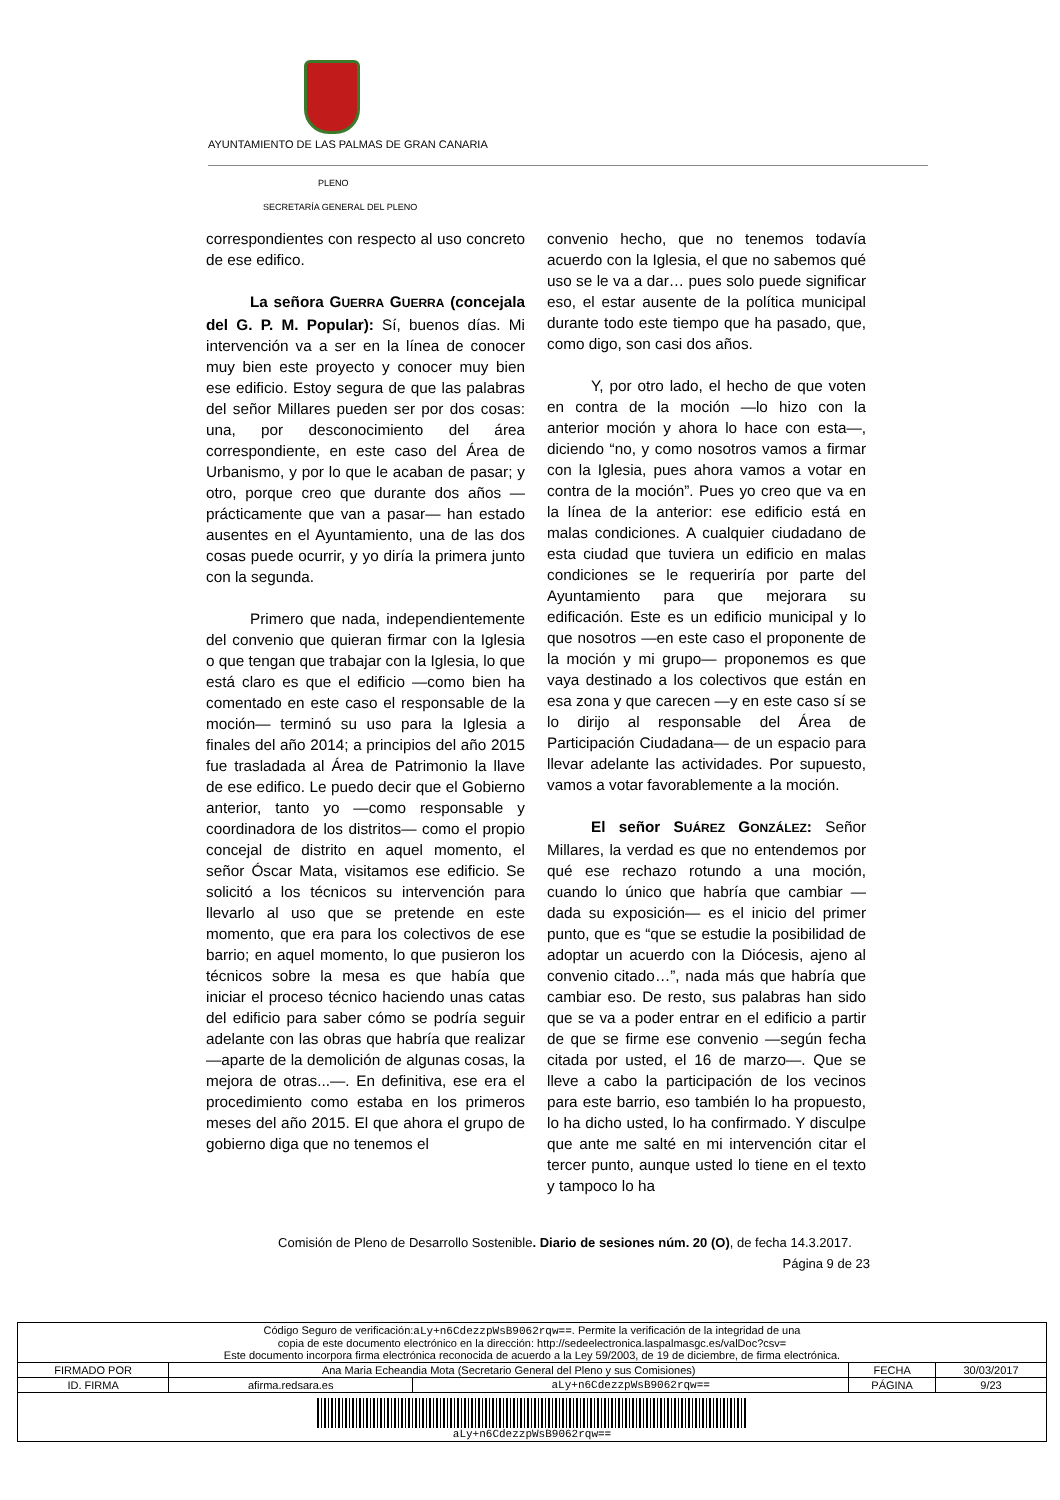AYUNTAMIENTO DE LAS PALMAS DE GRAN CANARIA
PLENO
SECRETARÍA GENERAL DEL PLENO
correspondientes con respecto al uso concreto de ese edifico.
La señora GUERRA GUERRA (concejala del G. P. M. Popular): Sí, buenos días. Mi intervención va a ser en la línea de conocer muy bien este proyecto y conocer muy bien ese edificio. Estoy segura de que las palabras del señor Millares pueden ser por dos cosas: una, por desconocimiento del área correspondiente, en este caso del Área de Urbanismo, y por lo que le acaban de pasar; y otro, porque creo que durante dos años —prácticamente que van a pasar— han estado ausentes en el Ayuntamiento, una de las dos cosas puede ocurrir, y yo diría la primera junto con la segunda.
Primero que nada, independientemente del convenio que quieran firmar con la Iglesia o que tengan que trabajar con la Iglesia, lo que está claro es que el edificio —como bien ha comentado en este caso el responsable de la moción— terminó su uso para la Iglesia a finales del año 2014; a principios del año 2015 fue trasladada al Área de Patrimonio la llave de ese edifico. Le puedo decir que el Gobierno anterior, tanto yo —como responsable y coordinadora de los distritos— como el propio concejal de distrito en aquel momento, el señor Óscar Mata, visitamos ese edificio. Se solicitó a los técnicos su intervención para llevarlo al uso que se pretende en este momento, que era para los colectivos de ese barrio; en aquel momento, lo que pusieron los técnicos sobre la mesa es que había que iniciar el proceso técnico haciendo unas catas del edificio para saber cómo se podría seguir adelante con las obras que habría que realizar —aparte de la demolición de algunas cosas, la mejora de otras...—. En definitiva, ese era el procedimiento como estaba en los primeros meses del año 2015. El que ahora el grupo de gobierno diga que no tenemos el
convenio hecho, que no tenemos todavía acuerdo con la Iglesia, el que no sabemos qué uso se le va a dar… pues solo puede significar eso, el estar ausente de la política municipal durante todo este tiempo que ha pasado, que, como digo, son casi dos años.
Y, por otro lado, el hecho de que voten en contra de la moción —lo hizo con la anterior moción y ahora lo hace con esta—, diciendo “no, y como nosotros vamos a firmar con la Iglesia, pues ahora vamos a votar en contra de la moción”. Pues yo creo que va en la línea de la anterior: ese edificio está en malas condiciones. A cualquier ciudadano de esta ciudad que tuviera un edificio en malas condiciones se le requeriría por parte del Ayuntamiento para que mejorara su edificación. Este es un edificio municipal y lo que nosotros —en este caso el proponente de la moción y mi grupo— proponemos es que vaya destinado a los colectivos que están en esa zona y que carecen —y en este caso sí se lo dirijo al responsable del Área de Participación Ciudadana— de un espacio para llevar adelante las actividades. Por supuesto, vamos a votar favorablemente a la moción.
El señor SUÁREZ GONZÁLEZ: Señor Millares, la verdad es que no entendemos por qué ese rechazo rotundo a una moción, cuando lo único que habría que cambiar —dada su exposición— es el inicio del primer punto, que es “que se estudie la posibilidad de adoptar un acuerdo con la Diócesis, ajeno al convenio citado…”, nada más que habría que cambiar eso. De resto, sus palabras han sido que se va a poder entrar en el edificio a partir de que se firme ese convenio —según fecha citada por usted, el 16 de marzo—. Que se lleve a cabo la participación de los vecinos para este barrio, eso también lo ha propuesto, lo ha dicho usted, lo ha confirmado. Y disculpe que ante me salté en mi intervención citar el tercer punto, aunque usted lo tiene en el texto y tampoco lo ha
Comisión de Pleno de Desarrollo Sostenible. Diario de sesiones núm. 20 (O), de fecha 14.3.2017.
Página 9 de 23
| Código Seguro de verificación: aLy+n6CdezzpWsB9062rqw== . Permite la verificación de la integridad de una copia de este documento electrónico en la dirección: http://sedeelectronica.laspalmasgc.es/valDoc?csv= Este documento incorpora firma electrónica reconocida de acuerdo a la Ley 59/2003, de 19 de diciembre, de firma electrónica. | | | | |
| FIRMADO POR | Ana Maria Echeandia Mota (Secretario General del Pleno y sus Comisiones) | | FECHA | 30/03/2017 |
| ID. FIRMA | afirma.redsara.es | aLy+n6CdezzpWsB9062rqw== | PÁGINA | 9/23 |
| aLy+n6CdezzpWsB9062rqw== | | | | |